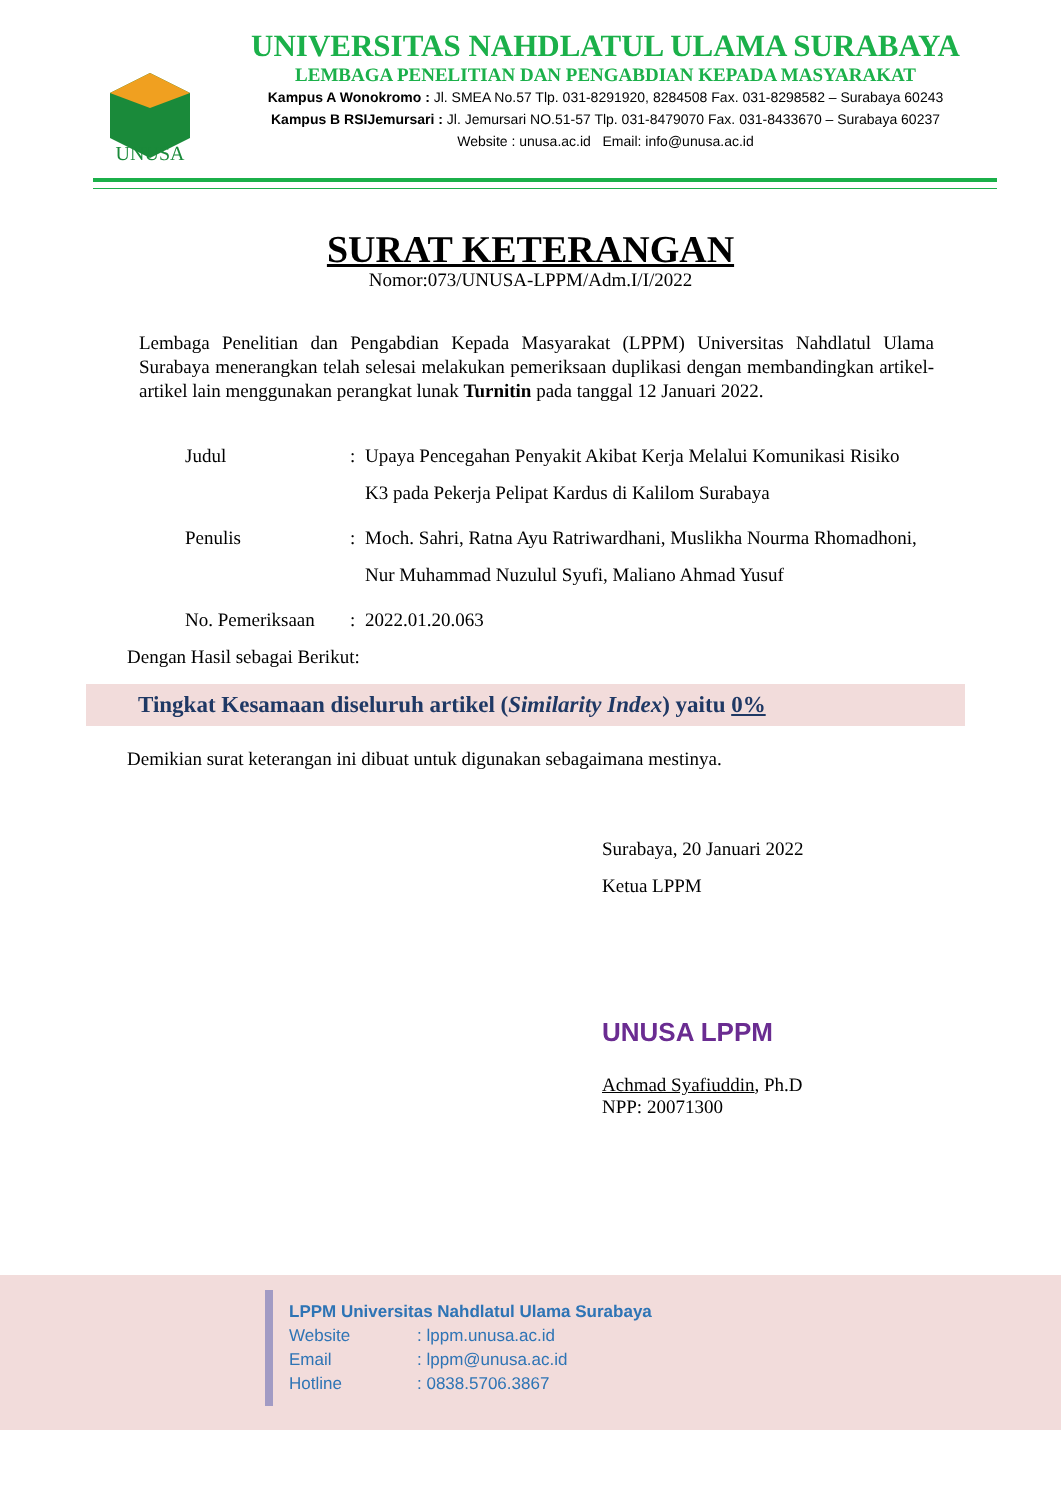UNUSA
UNIVERSITAS NAHDLATUL ULAMA SURABAYA
LEMBAGA PENELITIAN DAN PENGABDIAN KEPADA MASYARAKAT
Kampus A Wonokromo : Jl. SMEA No.57 Tlp. 031-8291920, 8284508 Fax. 031-8298582 – Surabaya 60243
Kampus B RSIJemursari : Jl. Jemursari NO.51-57 Tlp. 031-8479070 Fax. 031-8433670 – Surabaya 60237
Website : unusa.ac.id Email: info@unusa.ac.id
SURAT KETERANGAN
Nomor:073/UNUSA-LPPM/Adm.I/I/2022
Lembaga Penelitian dan Pengabdian Kepada Masyarakat (LPPM) Universitas Nahdlatul Ulama Surabaya menerangkan telah selesai melakukan pemeriksaan duplikasi dengan membandingkan artikel-artikel lain menggunakan perangkat lunak Turnitin pada tanggal 12 Januari 2022.
| Judul | : | Upaya Pencegahan Penyakit Akibat Kerja Melalui Komunikasi Risiko K3 pada Pekerja Pelipat Kardus di Kalilom Surabaya |
| Penulis | : | Moch. Sahri, Ratna Ayu Ratriwardhani, Muslikha Nourma Rhomadhoni, Nur Muhammad Nuzulul Syufi, Maliano Ahmad Yusuf |
| No. Pemeriksaan | : | 2022.01.20.063 |
Dengan Hasil sebagai Berikut:
Tingkat Kesamaan diseluruh artikel (Similarity Index) yaitu 0%
Demikian surat keterangan ini dibuat untuk digunakan sebagaimana mestinya.
Surabaya, 20 Januari 2022
Ketua LPPM
UNUSA LPPM
Achmad Syafiuddin, Ph.D
NPP: 20071300
LPPM Universitas Nahdlatul Ulama Surabaya
Website: lppm.unusa.ac.id
Email: lppm@unusa.ac.id
Hotline: 0838.5706.3867